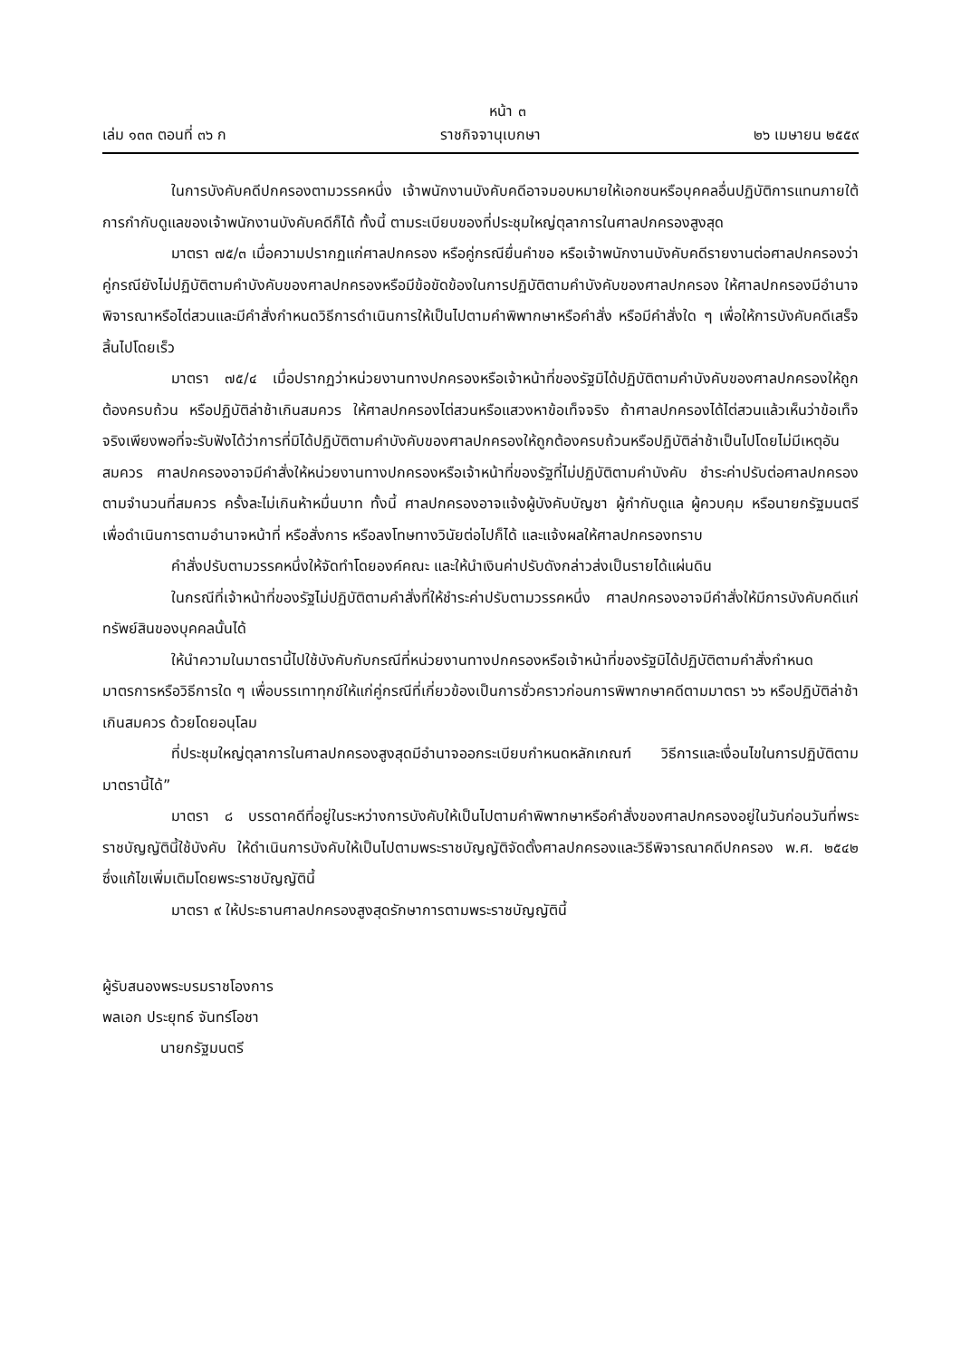หน้า ๓
เล่ม ๑๓๓ ตอนที่ ๓๖ ก ราชกิจจานุเบกษา ๒๖ เมษายน ๒๕๕๙
ในการบังคับคดีปกครองตามวรรคหนึ่ง เจ้าพนักงานบังคับคดีอาจมอบหมายให้เอกชนหรือบุคคลอื่นปฏิบัติการแทนภายใต้การกำกับดูแลของเจ้าพนักงานบังคับคดีก็ได้ ทั้งนี้ ตามระเบียบของที่ประชุมใหญ่ตุลาการในศาลปกครองสูงสุด
มาตรา ๗๕/๓ เมื่อความปรากฏแก่ศาลปกครอง หรือคู่กรณียื่นคำขอ หรือเจ้าพนักงานบังคับคดีรายงานต่อศาลปกครองว่า คู่กรณียังไม่ปฏิบัติตามคำบังคับของศาลปกครองหรือมีข้อขัดข้องในการปฏิบัติตามคำบังคับของศาลปกครอง ให้ศาลปกครองมีอำนาจพิจารณาหรือไต่สวนและมีคำสั่งกำหนดวิธีการดำเนินการให้เป็นไปตามคำพิพากษาหรือคำสั่ง หรือมีคำสั่งใด ๆ เพื่อให้การบังคับคดีเสร็จสิ้นไปโดยเร็ว
มาตรา ๗๕/๔ เมื่อปรากฏว่าหน่วยงานทางปกครองหรือเจ้าหน้าที่ของรัฐมิได้ปฏิบัติตามคำบังคับของศาลปกครองให้ถูกต้องครบถ้วน หรือปฏิบัติล่าช้าเกินสมควร ให้ศาลปกครองไต่สวนหรือแสวงหาข้อเท็จจริง ถ้าศาลปกครองได้ไต่สวนแล้วเห็นว่าข้อเท็จจริงเพียงพอที่จะรับฟังได้ว่าการที่มิได้ปฏิบัติตามคำบังคับของศาลปกครองให้ถูกต้องครบถ้วนหรือปฏิบัติล่าช้าเป็นไปโดยไม่มีเหตุอันสมควร ศาลปกครองอาจมีคำสั่งให้หน่วยงานทางปกครองหรือเจ้าหน้าที่ของรัฐที่ไม่ปฏิบัติตามคำบังคับ ชำระค่าปรับต่อศาลปกครองตามจำนวนที่สมควร ครั้งละไม่เกินห้าหมื่นบาท ทั้งนี้ ศาลปกครองอาจแจ้งผู้บังคับบัญชา ผู้กำกับดูแล ผู้ควบคุม หรือนายกรัฐมนตรี เพื่อดำเนินการตามอำนาจหน้าที่ หรือสั่งการ หรือลงโทษทางวินัยต่อไปก็ได้ และแจ้งผลให้ศาลปกครองทราบ
คำสั่งปรับตามวรรคหนึ่งให้จัดทำโดยองค์คณะ และให้นำเงินค่าปรับดังกล่าวส่งเป็นรายได้แผ่นดิน
ในกรณีที่เจ้าหน้าที่ของรัฐไม่ปฏิบัติตามคำสั่งที่ให้ชำระค่าปรับตามวรรคหนึ่ง ศาลปกครองอาจมีคำสั่งให้มีการบังคับคดีแก่ทรัพย์สินของบุคคลนั้นได้
ให้นำความในมาตรานี้ไปใช้บังคับกับกรณีที่หน่วยงานทางปกครองหรือเจ้าหน้าที่ของรัฐมิได้ปฏิบัติตามคำสั่งกำหนดมาตรการหรือวิธีการใด ๆ เพื่อบรรเทาทุกข์ให้แก่คู่กรณีที่เกี่ยวข้องเป็นการชั่วคราวก่อนการพิพากษาคดีตามมาตรา ๖๖ หรือปฏิบัติล่าช้าเกินสมควร ด้วยโดยอนุโลม
ที่ประชุมใหญ่ตุลาการในศาลปกครองสูงสุดมีอำนาจออกระเบียบกำหนดหลักเกณฑ์ วิธีการและเงื่อนไขในการปฏิบัติตามมาตรานี้ได้”
มาตรา ๘ บรรดาคดีที่อยู่ในระหว่างการบังคับให้เป็นไปตามคำพิพากษาหรือคำสั่งของศาลปกครองอยู่ในวันก่อนวันที่พระราชบัญญัตินี้ใช้บังคับ ให้ดำเนินการบังคับให้เป็นไปตามพระราชบัญญัติจัดตั้งศาลปกครองและวิธีพิจารณาคดีปกครอง พ.ศ. ๒๕๔๒ ซึ่งแก้ไขเพิ่มเติมโดยพระราชบัญญัตินี้
มาตรา ๙ ให้ประธานศาลปกครองสูงสุดรักษาการตามพระราชบัญญัตินี้
ผู้รับสนองพระบรมราชโองการ
พลเอก ประยุทธ์ จันทร์โอชา
นายกรัฐมนตรี